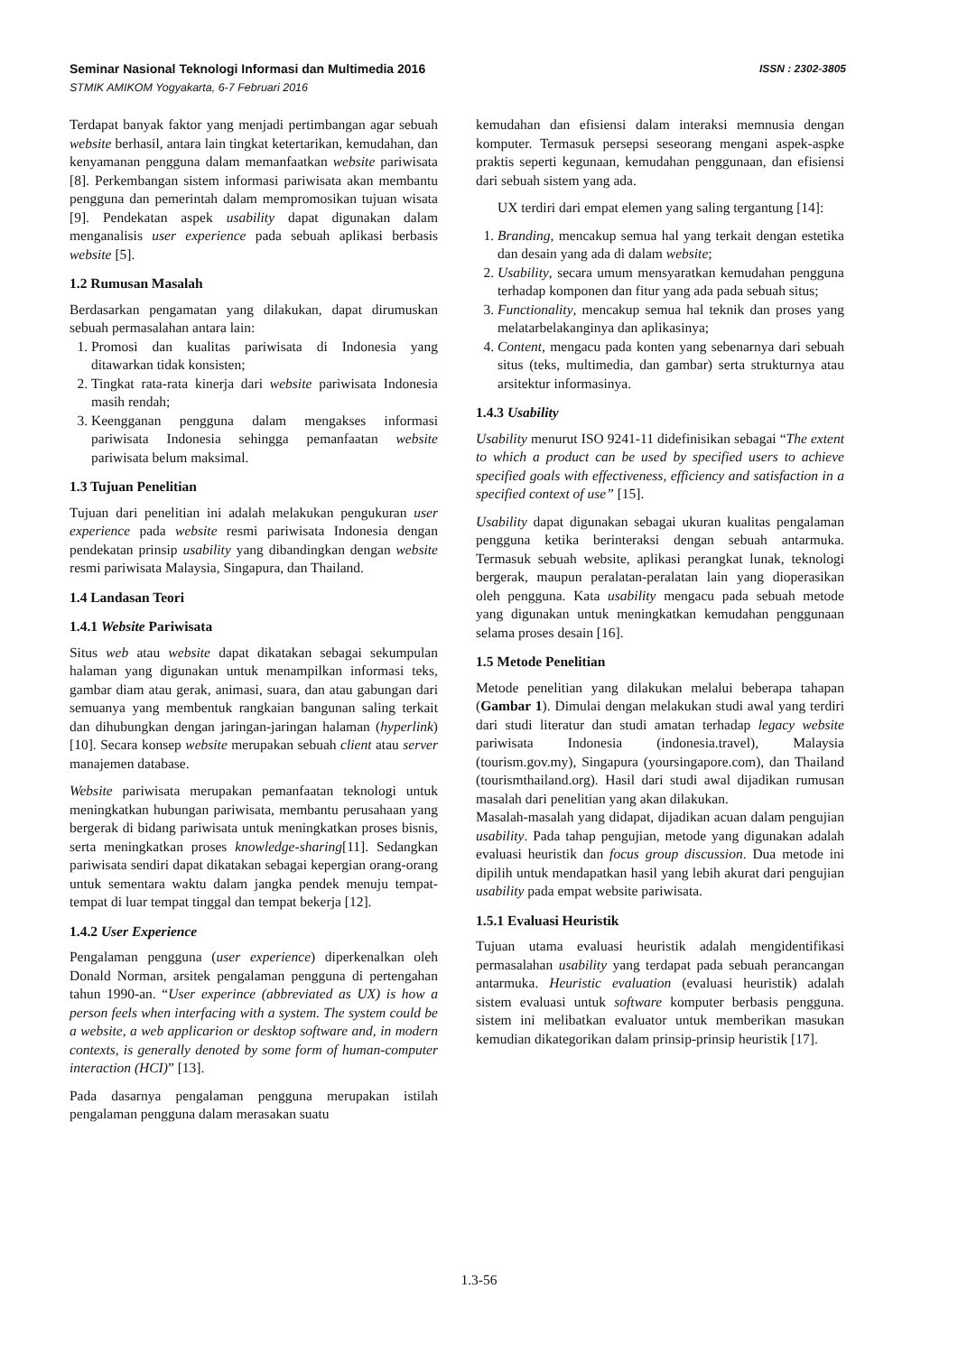Seminar Nasional Teknologi Informasi dan Multimedia 2016
STMIK AMIKOM Yogyakarta, 6-7 Februari 2016
ISSN : 2302-3805
Terdapat banyak faktor yang menjadi pertimbangan agar sebuah website berhasil, antara lain tingkat ketertarikan, kemudahan, dan kenyamanan pengguna dalam memanfaatkan website pariwisata [8]. Perkembangan sistem informasi pariwisata akan membantu pengguna dan pemerintah dalam mempromosikan tujuan wisata [9]. Pendekatan aspek usability dapat digunakan dalam menganalisis user experience pada sebuah aplikasi berbasis website [5].
1.2 Rumusan Masalah
Berdasarkan pengamatan yang dilakukan, dapat dirumuskan sebuah permasalahan antara lain:
1. Promosi dan kualitas pariwisata di Indonesia yang ditawarkan tidak konsisten;
2. Tingkat rata-rata kinerja dari website pariwisata Indonesia masih rendah;
3. Keengganan pengguna dalam mengakses informasi pariwisata Indonesia sehingga pemanfaatan website pariwisata belum maksimal.
1.3 Tujuan Penelitian
Tujuan dari penelitian ini adalah melakukan pengukuran user experience pada website resmi pariwisata Indonesia dengan pendekatan prinsip usability yang dibandingkan dengan website resmi pariwisata Malaysia, Singapura, dan Thailand.
1.4 Landasan Teori
1.4.1 Website Pariwisata
Situs web atau website dapat dikatakan sebagai sekumpulan halaman yang digunakan untuk menampilkan informasi teks, gambar diam atau gerak, animasi, suara, dan atau gabungan dari semuanya yang membentuk rangkaian bangunan saling terkait dan dihubungkan dengan jaringan-jaringan halaman (hyperlink) [10]. Secara konsep website merupakan sebuah client atau server manajemen database.
Website pariwisata merupakan pemanfaatan teknologi untuk meningkatkan hubungan pariwisata, membantu perusahaan yang bergerak di bidang pariwisata untuk meningkatkan proses bisnis, serta meningkatkan proses knowledge-sharing[11]. Sedangkan pariwisata sendiri dapat dikatakan sebagai kepergian orang-orang untuk sementara waktu dalam jangka pendek menuju tempat-tempat di luar tempat tinggal dan tempat bekerja [12].
1.4.2 User Experience
Pengalaman pengguna (user experience) diperkenalkan oleh Donald Norman, arsitek pengalaman pengguna di pertengahan tahun 1990-an. “User experince (abbreviated as UX) is how a person feels when interfacing with a system. The system could be a website, a web applicarion or desktop software and, in modern contexts, is generally denoted by some form of human-computer interaction (HCI)” [13].
Pada dasarnya pengalaman pengguna merupakan istilah pengalaman pengguna dalam merasakan suatu
kemudahan dan efisiensi dalam interaksi memnusia dengan komputer. Termasuk persepsi seseorang mengani aspek-aspke praktis seperti kegunaan, kemudahan penggunaan, dan efisiensi dari sebuah sistem yang ada.
UX terdiri dari empat elemen yang saling tergantung [14]:
1. Branding, mencakup semua hal yang terkait dengan estetika dan desain yang ada di dalam website;
2. Usability, secara umum mensyaratkan kemudahan pengguna terhadap komponen dan fitur yang ada pada sebuah situs;
3. Functionality, mencakup semua hal teknik dan proses yang melatarbelakanginya dan aplikasinya;
4. Content, mengacu pada konten yang sebenarnya dari sebuah situs (teks, multimedia, dan gambar) serta strukturnya atau arsitektur informasinya.
1.4.3 Usability
Usability menurut ISO 9241-11 didefinisikan sebagai “The extent to which a product can be used by specified users to achieve specified goals with effectiveness, efficiency and satisfaction in a specified context of use” [15].
Usability dapat digunakan sebagai ukuran kualitas pengalaman pengguna ketika berinteraksi dengan sebuah antarmuka. Termasuk sebuah website, aplikasi perangkat lunak, teknologi bergerak, maupun peralatan-peralatan lain yang dioperasikan oleh pengguna. Kata usability mengacu pada sebuah metode yang digunakan untuk meningkatkan kemudahan penggunaan selama proses desain [16].
1.5 Metode Penelitian
Metode penelitian yang dilakukan melalui beberapa tahapan (Gambar 1). Dimulai dengan melakukan studi awal yang terdiri dari studi literatur dan studi amatan terhadap legacy website pariwisata Indonesia (indonesia.travel), Malaysia (tourism.gov.my), Singapura (yoursingapore.com), dan Thailand (tourismthailand.org). Hasil dari studi awal dijadikan rumusan masalah dari penelitian yang akan dilakukan.
Masalah-masalah yang didapat, dijadikan acuan dalam pengujian usability. Pada tahap pengujian, metode yang digunakan adalah evaluasi heuristik dan focus group discussion. Dua metode ini dipilih untuk mendapatkan hasil yang lebih akurat dari pengujian usability pada empat website pariwisata.
1.5.1 Evaluasi Heuristik
Tujuan utama evaluasi heuristik adalah mengidentifikasi permasalahan usability yang terdapat pada sebuah perancangan antarmuka. Heuristic evaluation (evaluasi heuristik) adalah sistem evaluasi untuk software komputer berbasis pengguna. sistem ini melibatkan evaluator untuk memberikan masukan kemudian dikategorikan dalam prinsip-prinsip heuristik [17].
1.3-56